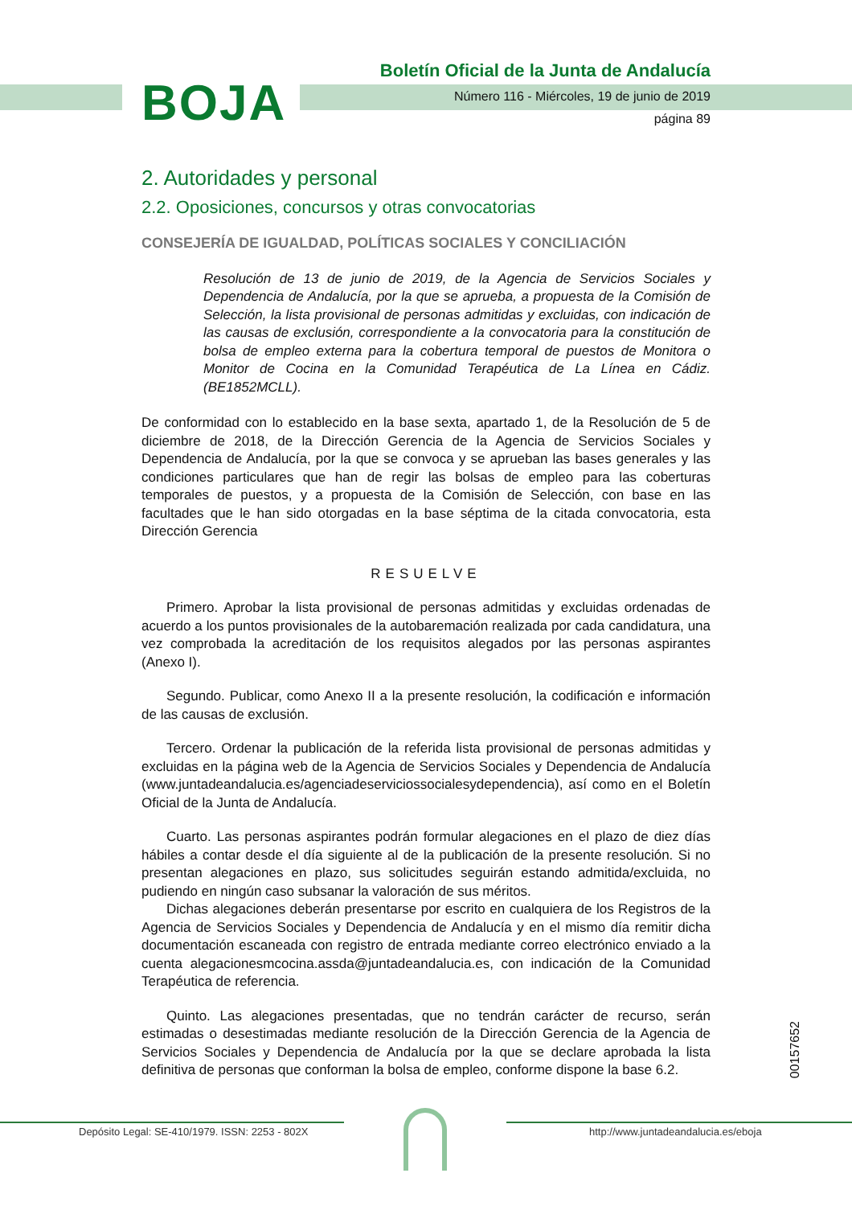BOJA
Boletín Oficial de la Junta de Andalucía
Número 116 - Miércoles, 19 de junio de 2019
página 89
2. Autoridades y personal
2.2. Oposiciones, concursos y otras convocatorias
CONSEJERÍA DE IGUALDAD, POLÍTICAS SOCIALES Y CONCILIACIÓN
Resolución de 13 de junio de 2019, de la Agencia de Servicios Sociales y Dependencia de Andalucía, por la que se aprueba, a propuesta de la Comisión de Selección, la lista provisional de personas admitidas y excluidas, con indicación de las causas de exclusión, correspondiente a la convocatoria para la constitución de bolsa de empleo externa para la cobertura temporal de puestos de Monitora o Monitor de Cocina en la Comunidad Terapéutica de La Línea en Cádiz. (BE1852MCLL).
De conformidad con lo establecido en la base sexta, apartado 1, de la Resolución de 5 de diciembre de 2018, de la Dirección Gerencia de la Agencia de Servicios Sociales y Dependencia de Andalucía, por la que se convoca y se aprueban las bases generales y las condiciones particulares que han de regir las bolsas de empleo para las coberturas temporales de puestos, y a propuesta de la Comisión de Selección, con base en las facultades que le han sido otorgadas en la base séptima de la citada convocatoria, esta Dirección Gerencia
RESUELVE
Primero. Aprobar la lista provisional de personas admitidas y excluidas ordenadas de acuerdo a los puntos provisionales de la autobaremación realizada por cada candidatura, una vez comprobada la acreditación de los requisitos alegados por las personas aspirantes (Anexo I).
Segundo. Publicar, como Anexo II a la presente resolución, la codificación e información de las causas de exclusión.
Tercero. Ordenar la publicación de la referida lista provisional de personas admitidas y excluidas en la página web de la Agencia de Servicios Sociales y Dependencia de Andalucía (www.juntadeandalucia.es/agenciadeserviciossocialesydependencia), así como en el Boletín Oficial de la Junta de Andalucía.
Cuarto. Las personas aspirantes podrán formular alegaciones en el plazo de diez días hábiles a contar desde el día siguiente al de la publicación de la presente resolución. Si no presentan alegaciones en plazo, sus solicitudes seguirán estando admitida/excluida, no pudiendo en ningún caso subsanar la valoración de sus méritos.
Dichas alegaciones deberán presentarse por escrito en cualquiera de los Registros de la Agencia de Servicios Sociales y Dependencia de Andalucía y en el mismo día remitir dicha documentación escaneada con registro de entrada mediante correo electrónico enviado a la cuenta alegacionesmcocina.assda@juntadeandalucia.es, con indicación de la Comunidad Terapéutica de referencia.
Quinto. Las alegaciones presentadas, que no tendrán carácter de recurso, serán estimadas o desestimadas mediante resolución de la Dirección Gerencia de la Agencia de Servicios Sociales y Dependencia de Andalucía por la que se declare aprobada la lista definitiva de personas que conforman la bolsa de empleo, conforme dispone la base 6.2.
00157652
Depósito Legal: SE-410/1979. ISSN: 2253 - 802X
http://www.juntadeandalucia.es/eboja